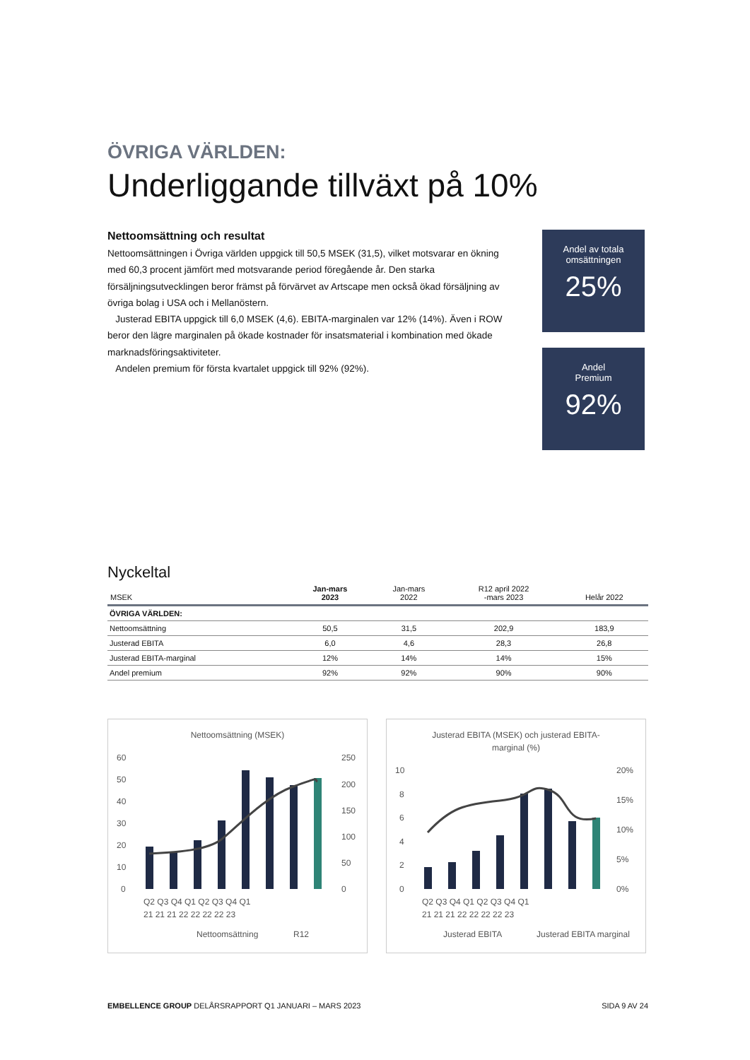ÖVRIGA VÄRLDEN:
Underliggande tillväxt på 10%
Nettoomsättning och resultat
Nettoomsättningen i Övriga världen uppgick till 50,5 MSEK (31,5), vilket motsvarar en ökning med 60,3 procent jämfört med motsvarande period föregående år. Den starka försäljningsutvecklingen beror främst på förvärvet av Artscape men också ökad försäljning av övriga bolag i USA och i Mellanöstern.
Justerad EBITA uppgick till 6,0 MSEK (4,6). EBITA-marginalen var 12% (14%). Även i ROW beror den lägre marginalen på ökade kostnader för insatsmaterial i kombination med ökade marknadsföringsaktiviteter.
Andelen premium för första kvartalet uppgick till 92% (92%).
Andel av totala omsättningen
25%
Andel
Premium
92%
Nyckeltal
| MSEK | Jan-mars 2023 | Jan-mars 2022 | R12 april 2022 -mars 2023 | Helår 2022 |
| --- | --- | --- | --- | --- |
| ÖVRIGA VÄRLDEN: | | | | |
| Nettoomsättning | 50,5 | 31,5 | 202,9 | 183,9 |
| Justerad EBITA | 6,0 | 4,6 | 28,3 | 26,8 |
| Justerad EBITA-marginal | 12% | 14% | 14% | 15% |
| Andel premium | 92% | 92% | 90% | 90% |
Nettoomsättning (MSEK)
60
50
40
30
20
10
0
250
200
150
100
50
0
Q2 Q3 Q4 Q1 Q2 Q3 Q4 Q1
21 21 21 22 22 22 22 23
Nettoomsättning
R12
Justerad EBITA (MSEK) och justerad EBITA-
marginal (%)
10
8
6
4
2
0
20%
15%
10%
5%
0%
Q2 Q3 Q4 Q1 Q2 Q3 Q4 Q1
21 21 21 22 22 22 22 23
Justerad EBITA
Justerad EBITA marginal
EMBELLENCE GROUP DELÅRSRAPPORT Q1 JANUARI – MARS 2023 SIDA 9 AV 24